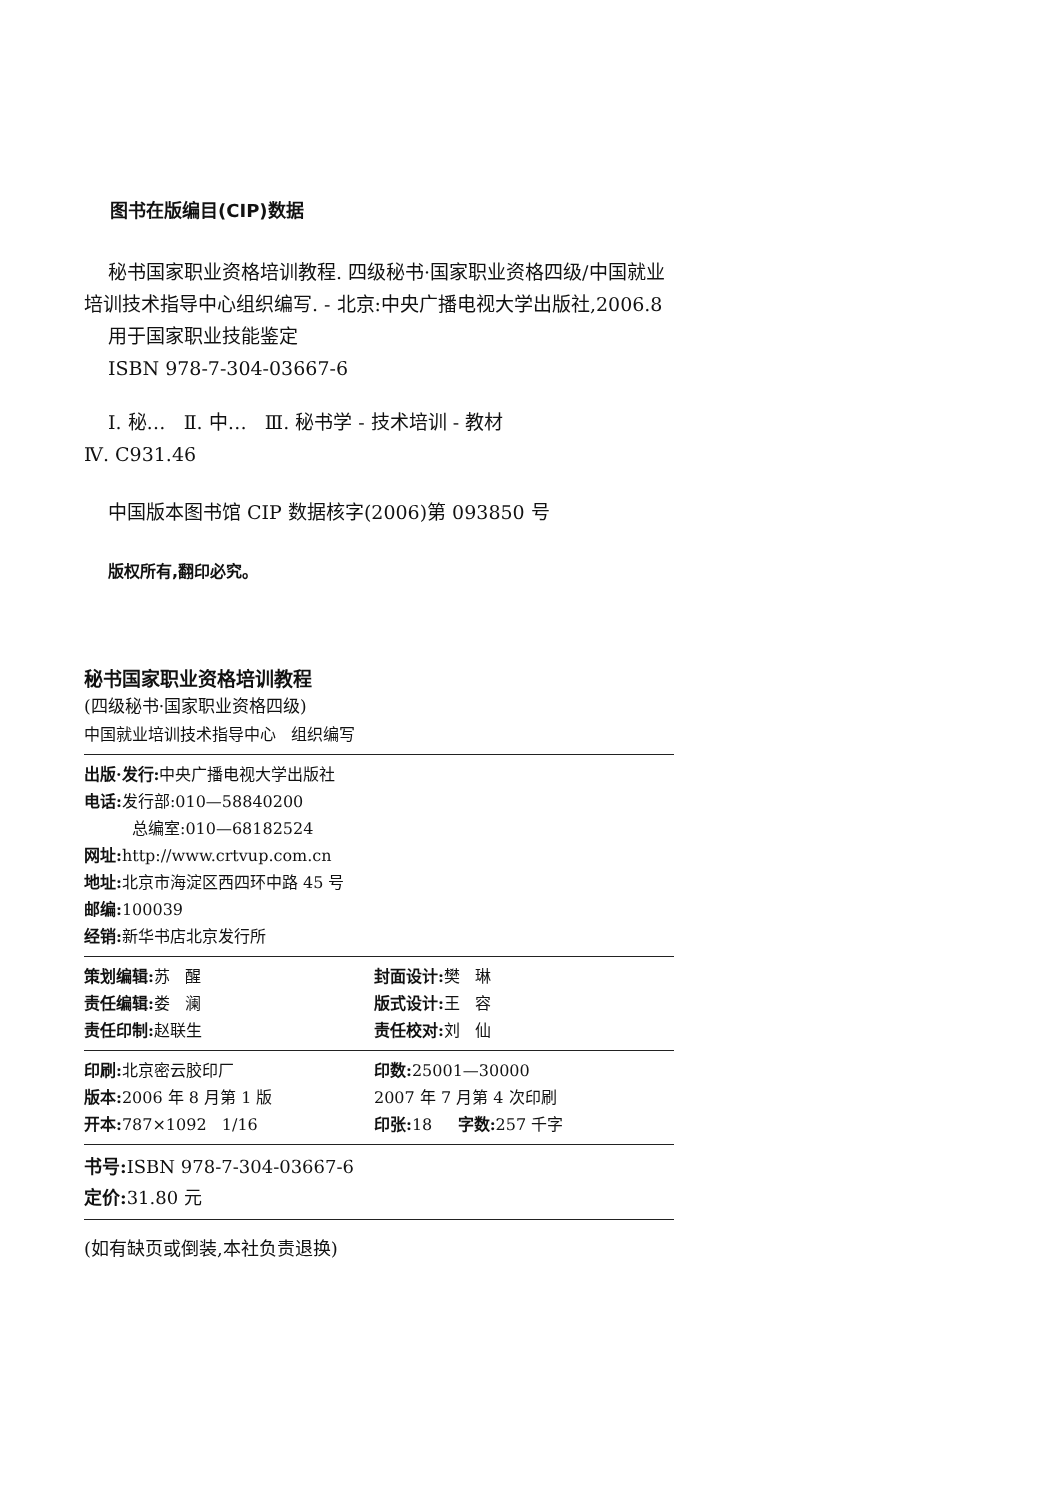图书在版编目(CIP)数据
秘书国家职业资格培训教程. 四级秘书·国家职业资格四级/中国就业培训技术指导中心组织编写. - 北京:中央广播电视大学出版社,2006.8
用于国家职业技能鉴定
ISBN 978-7-304-03667-6
Ⅰ. 秘… Ⅱ. 中… Ⅲ. 秘书学 - 技术培训 - 教材
Ⅳ. C931.46
中国版本图书馆 CIP 数据核字(2006)第 093850 号
版权所有,翻印必究。
秘书国家职业资格培训教程
(四级秘书·国家职业资格四级)
中国就业培训技术指导中心 组织编写
出版·发行: 中央广播电视大学出版社
电话: 发行部:010—58840200
总编室:010—68182524
网址: http://www.crtvup.com.cn
地址: 北京市海淀区西四环中路 45 号
邮编: 100039
经销: 新华书店北京发行所
策划编辑: 苏 醒
责任编辑: 娄 澜
责任印制: 赵联生
封面设计: 樊 琳
版式设计: 王 容
责任校对: 刘 仙
印刷: 北京密云胶印厂
版本: 2006 年 8 月第 1 版
开本: 787×1092 1/16
印数: 25001—30000
2007 年 7 月第 4 次印刷
印张: 18 字数: 257 千字
书号: ISBN 978-7-304-03667-6
定价: 31.80 元
(如有缺页或倒装,本社负责退换)